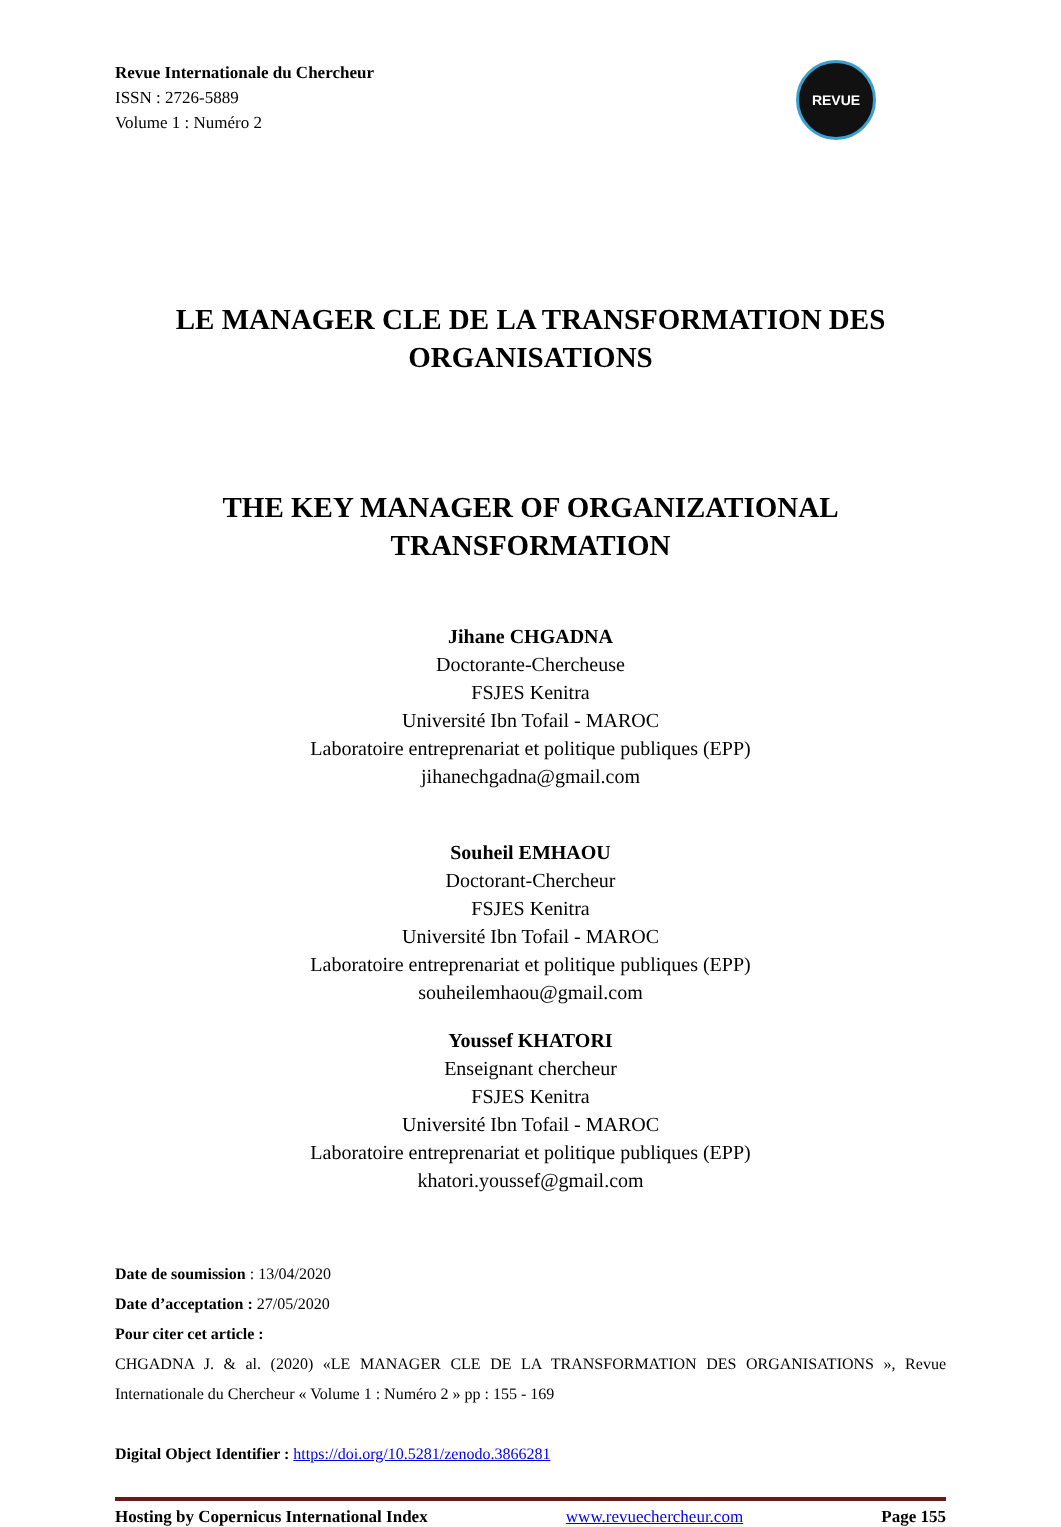Revue Internationale du Chercheur
ISSN : 2726-5889
Volume 1 : Numéro 2
REVUE
LE MANAGER CLE DE LA TRANSFORMATION DES ORGANISATIONS
THE KEY MANAGER OF ORGANIZATIONAL TRANSFORMATION
Jihane CHGADNA
Doctorante-Chercheuse
FSJES Kenitra
Université Ibn Tofail - MAROC
Laboratoire entreprenariat et politique publiques (EPP)
jihanechgadna@gmail.com
Souheil EMHAOU
Doctorant-Chercheur
FSJES Kenitra
Université Ibn Tofail - MAROC
Laboratoire entreprenariat et politique publiques (EPP)
souheilemhaou@gmail.com
Youssef KHATORI
Enseignant chercheur
FSJES Kenitra
Université Ibn Tofail - MAROC
Laboratoire entreprenariat et politique publiques (EPP)
khatori.youssef@gmail.com
Date de soumission : 13/04/2020
Date d’acceptation : 27/05/2020
Pour citer cet article :
CHGADNA J. & al. (2020) «LE MANAGER CLE DE LA TRANSFORMATION DES ORGANISATIONS », Revue Internationale du Chercheur « Volume 1 : Numéro 2 » pp : 155 - 169
Digital Object Identifier : https://doi.org/10.5281/zenodo.3866281
Hosting by Copernicus International Index www.revuechercheur.com Page 155